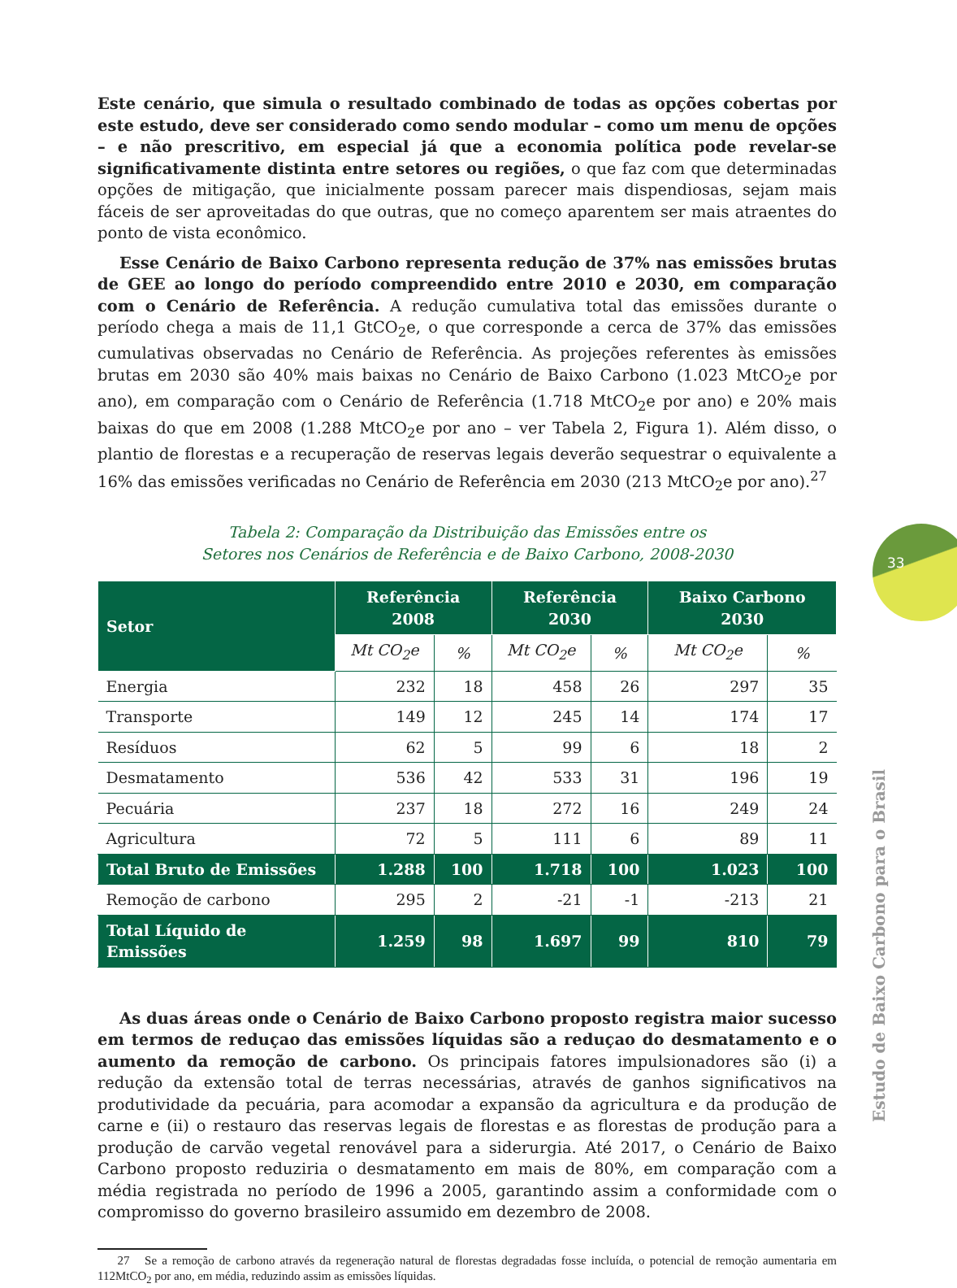Este cenário, que simula o resultado combinado de todas as opções cobertas por este estudo, deve ser considerado como sendo modular – como um menu de opções – e não prescritivo, em especial já que a economia política pode revelar-se significativamente distinta entre setores ou regiões, o que faz com que determinadas opções de mitigação, que inicialmente possam parecer mais dispendiosas, sejam mais fáceis de ser aproveitadas do que outras, que no começo aparentem ser mais atraentes do ponto de vista econômico.
Esse Cenário de Baixo Carbono representa redução de 37% nas emissões brutas de GEE ao longo do período compreendido entre 2010 e 2030, em comparação com o Cenário de Referência. A redução cumulativa total das emissões durante o período chega a mais de 11,1 GtCO<sub>2</sub>e, o que corresponde a cerca de 37% das emissões cumulativas observadas no Cenário de Referência. As projeções referentes às emissões brutas em 2030 são 40% mais baixas no Cenário de Baixo Carbono (1.023 MtCO<sub>2</sub>e por ano), em comparação com o Cenário de Referência (1.718 MtCO<sub>2</sub>e por ano) e 20% mais baixas do que em 2008 (1.288 MtCO<sub>2</sub>e por ano – ver Tabela 2, Figura 1). Além disso, o plantio de florestas e a recuperação de reservas legais deverão sequestrar o equivalente a 16% das emissões verificadas no Cenário de Referência em 2030 (213 MtCO<sub>2</sub>e por ano).<sup>27</sup>
Tabela 2: Comparação da Distribuição das Emissões entre os
Setores nos Cenários de Referência e de Baixo Carbono, 2008-2030
| Setor | Referência 2008 | | Referência 2030 | | Baixo Carbono 2030 | |
| --- | --- | --- | --- | --- | --- | --- |
| | Mt CO<sub>2</sub>e | % | Mt CO<sub>2</sub>e | % | Mt CO<sub>2</sub>e | % |
| Energia | 232 | 18 | 458 | 26 | 297 | 35 |
| Transporte | 149 | 12 | 245 | 14 | 174 | 17 |
| Resíduos | 62 | 5 | 99 | 6 | 18 | 2 |
| Desmatamento | 536 | 42 | 533 | 31 | 196 | 19 |
| Pecuária | 237 | 18 | 272 | 16 | 249 | 24 |
| Agricultura | 72 | 5 | 111 | 6 | 89 | 11 |
| Total Bruto de Emissões | 1.288 | 100 | 1.718 | 100 | 1.023 | 100 |
| Remoção de carbono | 295 | 2 | -21 | -1 | -213 | 21 |
| Total Líquido de Emissões | 1.259 | 98 | 1.697 | 99 | 810 | 79 |
As duas áreas onde o Cenário de Baixo Carbono proposto registra maior sucesso em termos de reduçao das emissões líquidas são a reduçao do desmatamento e o aumento da remoção de carbono. Os principais fatores impulsionadores são (i) a redução da extensão total de terras necessárias, através de ganhos significativos na produtividade da pecuária, para acomodar a expansão da agricultura e da produção de carne e (ii) o restauro das reservas legais de florestas e as florestas de produção para a produção de carvão vegetal renovável para a siderurgia. Até 2017, o Cenário de Baixo Carbono proposto reduziria o desmatamento em mais de 80%, em comparação com a média registrada no período de 1996 a 2005, garantindo assim a conformidade com o compromisso do governo brasileiro assumido em dezembro de 2008.
27 Se a remoção de carbono através da regeneração natural de florestas degradadas fosse incluída, o potencial de remoção aumentaria em 112MtCO<sub>2</sub> por ano, em média, reduzindo assim as emissões líquidas.
33
Estudo de Baixo Carbono para o Brasil